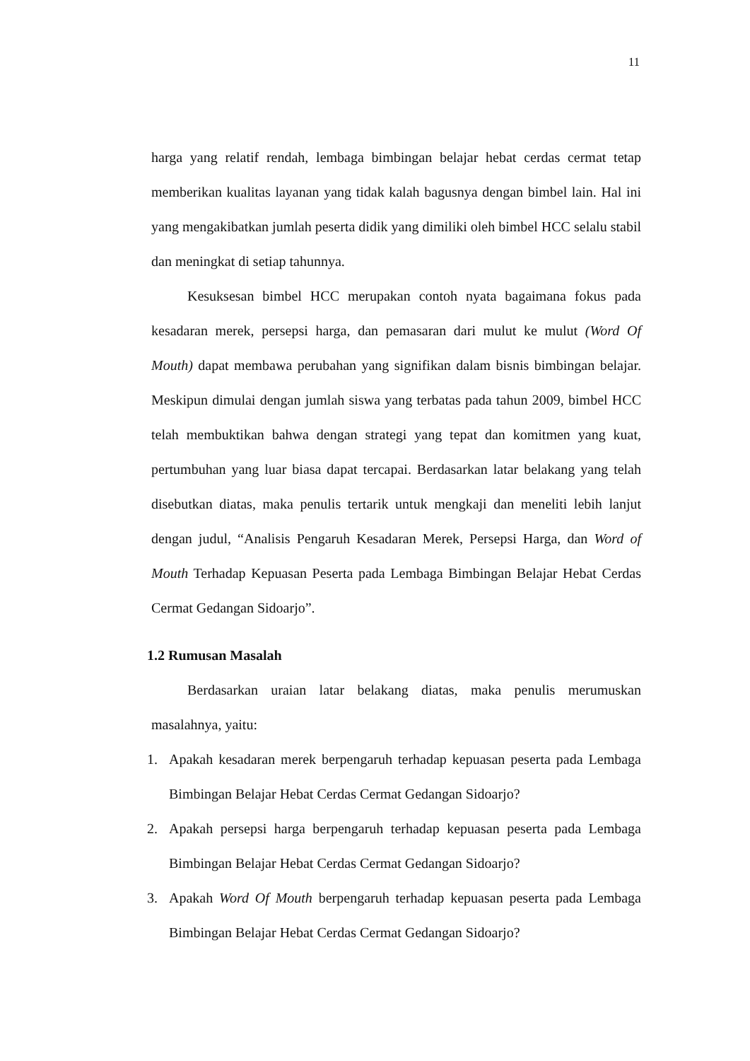11
harga yang relatif rendah, lembaga bimbingan belajar hebat cerdas cermat tetap memberikan kualitas layanan yang tidak kalah bagusnya dengan bimbel lain. Hal ini yang mengakibatkan jumlah peserta didik yang dimiliki oleh bimbel HCC selalu stabil dan meningkat di setiap tahunnya.
Kesuksesan bimbel HCC merupakan contoh nyata bagaimana fokus pada kesadaran merek, persepsi harga, dan pemasaran dari mulut ke mulut (Word Of Mouth) dapat membawa perubahan yang signifikan dalam bisnis bimbingan belajar. Meskipun dimulai dengan jumlah siswa yang terbatas pada tahun 2009, bimbel HCC telah membuktikan bahwa dengan strategi yang tepat dan komitmen yang kuat, pertumbuhan yang luar biasa dapat tercapai. Berdasarkan latar belakang yang telah disebutkan diatas, maka penulis tertarik untuk mengkaji dan meneliti lebih lanjut dengan judul, “Analisis Pengaruh Kesadaran Merek, Persepsi Harga, dan Word of Mouth Terhadap Kepuasan Peserta pada Lembaga Bimbingan Belajar Hebat Cerdas Cermat Gedangan Sidoarjo”.
1.2 Rumusan Masalah
Berdasarkan uraian latar belakang diatas, maka penulis merumuskan masalahnya, yaitu:
1. Apakah kesadaran merek berpengaruh terhadap kepuasan peserta pada Lembaga Bimbingan Belajar Hebat Cerdas Cermat Gedangan Sidoarjo?
2. Apakah persepsi harga berpengaruh terhadap kepuasan peserta pada Lembaga Bimbingan Belajar Hebat Cerdas Cermat Gedangan Sidoarjo?
3. Apakah Word Of Mouth berpengaruh terhadap kepuasan peserta pada Lembaga Bimbingan Belajar Hebat Cerdas Cermat Gedangan Sidoarjo?